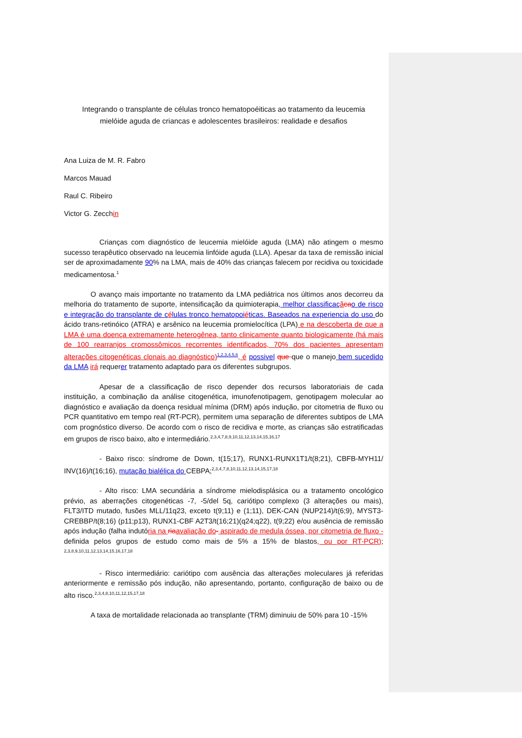Integrando o transplante de células tronco hematopoéiticas ao tratamento da leucemia
mielóide aguda de criancas e adolescentes brasileiros: realidade e desafios
Ana Luiza de M. R. Fabro
Marcos Mauad
Raul C. Ribeiro
Victor G. Zecchin
Crianças com diagnóstico de leucemia mielóide aguda (LMA) não atingem o mesmo sucesso terapêutico observado na leucemia linfóide aguda (LLA). Apesar da taxa de remissão inicial ser de aproximadamente 90% na LMA, mais de 40% das crianças falecem por recidiva ou toxicidade medicamentosa.<sup>1</sup>
O avanço mais importante no tratamento da LMA pediátrica nos últimos anos decorreu da melhoria do tratamento de suporte, intensificação da quimioterapia, melhor classificaç ãca o de risco e integração do transplante de c élulas tronco hematopoi éticas. Baseados na experiencia do uso do ácido trans-retinóico (ATRA) e arsênico na leucemia promielocítica (LPA) e na descoberta de que a LMA é uma doença extremamente heterogênea, tanto clinicamente quanto biologicamente (há mais de 100 rearranjos cromossômicos recorrentes identificados, 70% dos pacientes apresentam alterações citogenéticas clonais ao diagnóstico)<sup>1,2,3,4,5,6</sup>, é possivel que que o manejo bem sucedido da LMA irá requerer tratamento adaptado para os diferentes subgrupos.
Apesar de a classificação de risco depender dos recursos laboratoriais de cada instituição, a combinação da análise citogenética, imunofenotipagem, genotipagem molecular ao diagnóstico e avaliação da doença residual mínima (DRM) após indução, por citometria de fluxo ou PCR quantitativo em tempo real (RT-PCR), permitem uma separação de diferentes subtipos de LMA com prognóstico diverso. De acordo com o risco de recidiva e morte, as crianças são estratificadas em grupos de risco baixo, alto e intermediário.<sup>2,3,4,7,8,9,10,11,12,13,14,15,16,17</sup>
- Baixo risco: síndrome de Down, t(15;17), RUNX1-RUNX1T1/t(8;21), CBFB-MYH11/ INV(16)/t(16;16), mutação bialélica do CEBPA;<sup>2,3,4,7,8,10,11,12,13,14,15,17,18</sup>
- Alto risco: LMA secundária a síndrome mielodisplásica ou a tratamento oncológico prévio, as aberrações citogenéticas -7, -5/del 5q, cariótipo complexo (3 alterações ou mais), FLT3/ITD mutado, fusões MLL/11q23, exceto t(9;11) e (1;11), DEK-CAN (NUP214)/t(6;9), MYST3-CREBBP/t(8;16) (p11;p13), RUNX1-CBF A2T3/t(16;21)(q24;q22), t(9;22) e/ou ausência de remissão após indução (falha indutória na ria avaliação do- aspirado de medula óssea, por citometria de fluxo - definida pelos grupos de estudo como mais de 5% a 15% de blastos, ou por RT-PCR); <sup>2,3,8,9,10,11,12,13,14,15,16,17,18</sup>
- Risco intermediário: cariótipo com ausência das alterações moleculares já referidas anteriormente e remissão pós indução, não apresentando, portanto, configuração de baixo ou de alto risco.<sup>2,3,4,8,10,11,12,15,17,18</sup>
A taxa de mortalidade relacionada ao transplante (TRM) diminuiu de 50% para 10 -15%